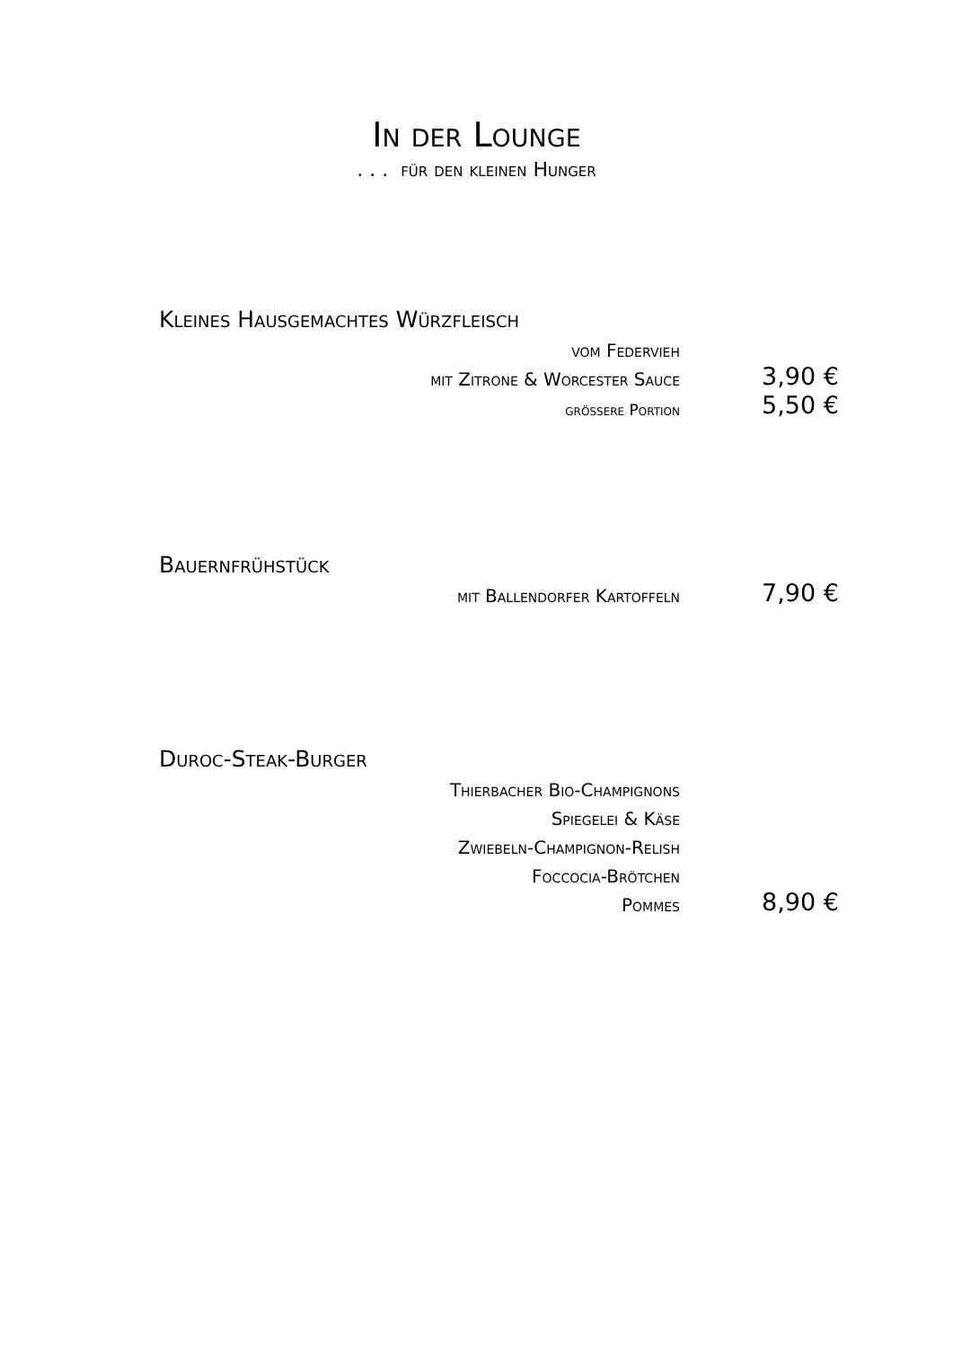In der Lounge
. . . für den kleinen Hunger
| Kleines Hausgemachtes Würzfleisch | |
| vom Federvieh | |
| mit Zitrone & Worcester Sauce | 3,90 € |
| grössere Portion | 5,50 € |
| Bauernfrühstück | |
| mit Ballendorfer Kartoffeln | 7,90 € |
| Duroc-Steak-Burger | |
| Thierbacher Bio-Champignons | |
| Spiegelei & Käse | |
| Zwiebeln-Champignon-Relish | |
| Foccocia-Brötchen | |
| Pommes | 8,90 € |